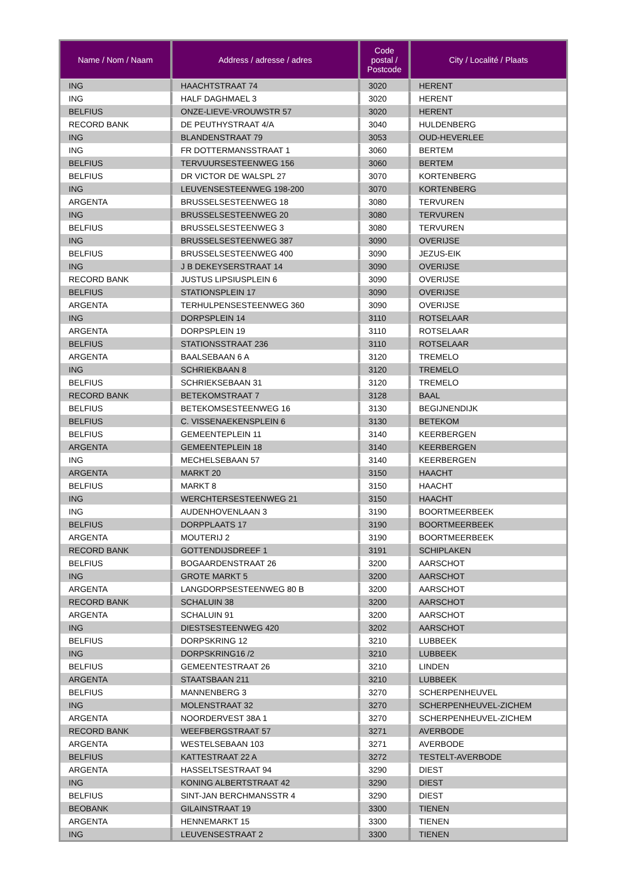| Name / Nom / Naam | Address / adresse / adres | Code postal / Postcode | City / Localité / Plaats |
| --- | --- | --- | --- |
| ING | HAACHTSTRAAT 74 | 3020 | HERENT |
| ING | HALF DAGHMAEL 3 | 3020 | HERENT |
| BELFIUS | ONZE-LIEVE-VROUWSTR 57 | 3020 | HERENT |
| RECORD BANK | DE PEUTHYSTRAAT 4/A | 3040 | HULDENBERG |
| ING | BLANDENSTRAAT 79 | 3053 | OUD-HEVERLEE |
| ING | FR DOTTERMANSSTRAAT 1 | 3060 | BERTEM |
| BELFIUS | TERVUURSESTEENWEG 156 | 3060 | BERTEM |
| BELFIUS | DR VICTOR DE WALSPL 27 | 3070 | KORTENBERG |
| ING | LEUVENSESTEENWEG 198-200 | 3070 | KORTENBERG |
| ARGENTA | BRUSSELSESTEENWEG 18 | 3080 | TERVUREN |
| ING | BRUSSELSESTEENWEG 20 | 3080 | TERVUREN |
| BELFIUS | BRUSSELSESTEENWEG 3 | 3080 | TERVUREN |
| ING | BRUSSELSESTEENWEG 387 | 3090 | OVERIJSE |
| BELFIUS | BRUSSELSESTEENWEG 400 | 3090 | JEZUS-EIK |
| ING | J B DEKEYSERSTRAAT 14 | 3090 | OVERIJSE |
| RECORD BANK | JUSTUS LIPSIUSPLEIN 6 | 3090 | OVERIJSE |
| BELFIUS | STATIONSPLEIN 17 | 3090 | OVERIJSE |
| ARGENTA | TERHULPENSESTEENWEG 360 | 3090 | OVERIJSE |
| ING | DORPSPLEIN 14 | 3110 | ROTSELAAR |
| ARGENTA | DORPSPLEIN 19 | 3110 | ROTSELAAR |
| BELFIUS | STATIONSSTRAAT 236 | 3110 | ROTSELAAR |
| ARGENTA | BAALSEBAAN 6 A | 3120 | TREMELO |
| ING | SCHRIEKBAAN 8 | 3120 | TREMELO |
| BELFIUS | SCHRIEKSEBAAN 31 | 3120 | TREMELO |
| RECORD BANK | BETEKOMSTRAAT 7 | 3128 | BAAL |
| BELFIUS | BETEKOMSESTEENWEG 16 | 3130 | BEGIJNENDIJK |
| BELFIUS | C. VISSENAEKENSPLEIN 6 | 3130 | BETEKOM |
| BELFIUS | GEMEENTEPLEIN 11 | 3140 | KEERBERGEN |
| ARGENTA | GEMEENTEPLEIN 18 | 3140 | KEERBERGEN |
| ING | MECHELSEBAAN 57 | 3140 | KEERBERGEN |
| ARGENTA | MARKT 20 | 3150 | HAACHT |
| BELFIUS | MARKT 8 | 3150 | HAACHT |
| ING | WERCHTERSESTEENWEG 21 | 3150 | HAACHT |
| ING | AUDENHOVENLAAN 3 | 3190 | BOORTMEERBEEK |
| BELFIUS | DORPPLAATS 17 | 3190 | BOORTMEERBEEK |
| ARGENTA | MOUTERIJ 2 | 3190 | BOORTMEERBEEK |
| RECORD BANK | GOTTENDIJSDREEF 1 | 3191 | SCHIPLAKEN |
| BELFIUS | BOGAARDENSTRAAT 26 | 3200 | AARSCHOT |
| ING | GROTE MARKT 5 | 3200 | AARSCHOT |
| ARGENTA | LANGDORPSESTEENWEG 80 B | 3200 | AARSCHOT |
| RECORD BANK | SCHALUIN 38 | 3200 | AARSCHOT |
| ARGENTA | SCHALUIN 91 | 3200 | AARSCHOT |
| ING | DIESTSESTEENWEG 420 | 3202 | AARSCHOT |
| BELFIUS | DORPSKRING 12 | 3210 | LUBBEEK |
| ING | DORPSKRING16 /2 | 3210 | LUBBEEK |
| BELFIUS | GEMEENTESTRAAT 26 | 3210 | LINDEN |
| ARGENTA | STAATSBAAN 211 | 3210 | LUBBEEK |
| BELFIUS | MANNENBERG 3 | 3270 | SCHERPENHEUVEL |
| ING | MOLENSTRAAT 32 | 3270 | SCHERPENHEUVEL-ZICHEM |
| ARGENTA | NOORDERVEST 38A 1 | 3270 | SCHERPENHEUVEL-ZICHEM |
| RECORD BANK | WEEFBERGSTRAAT 57 | 3271 | AVERBODE |
| ARGENTA | WESTELSEBAAN 103 | 3271 | AVERBODE |
| BELFIUS | KATTESTRAAT 22 A | 3272 | TESTELT-AVERBODE |
| ARGENTA | HASSELTSESTRAAT 94 | 3290 | DIEST |
| ING | KONING ALBERTSTRAAT 42 | 3290 | DIEST |
| BELFIUS | SINT-JAN BERCHMANSSTR 4 | 3290 | DIEST |
| BEOBANK | GILAINSTRAAT 19 | 3300 | TIENEN |
| ARGENTA | HENNEMARKT 15 | 3300 | TIENEN |
| ING | LEUVENSESTRAAT 2 | 3300 | TIENEN |